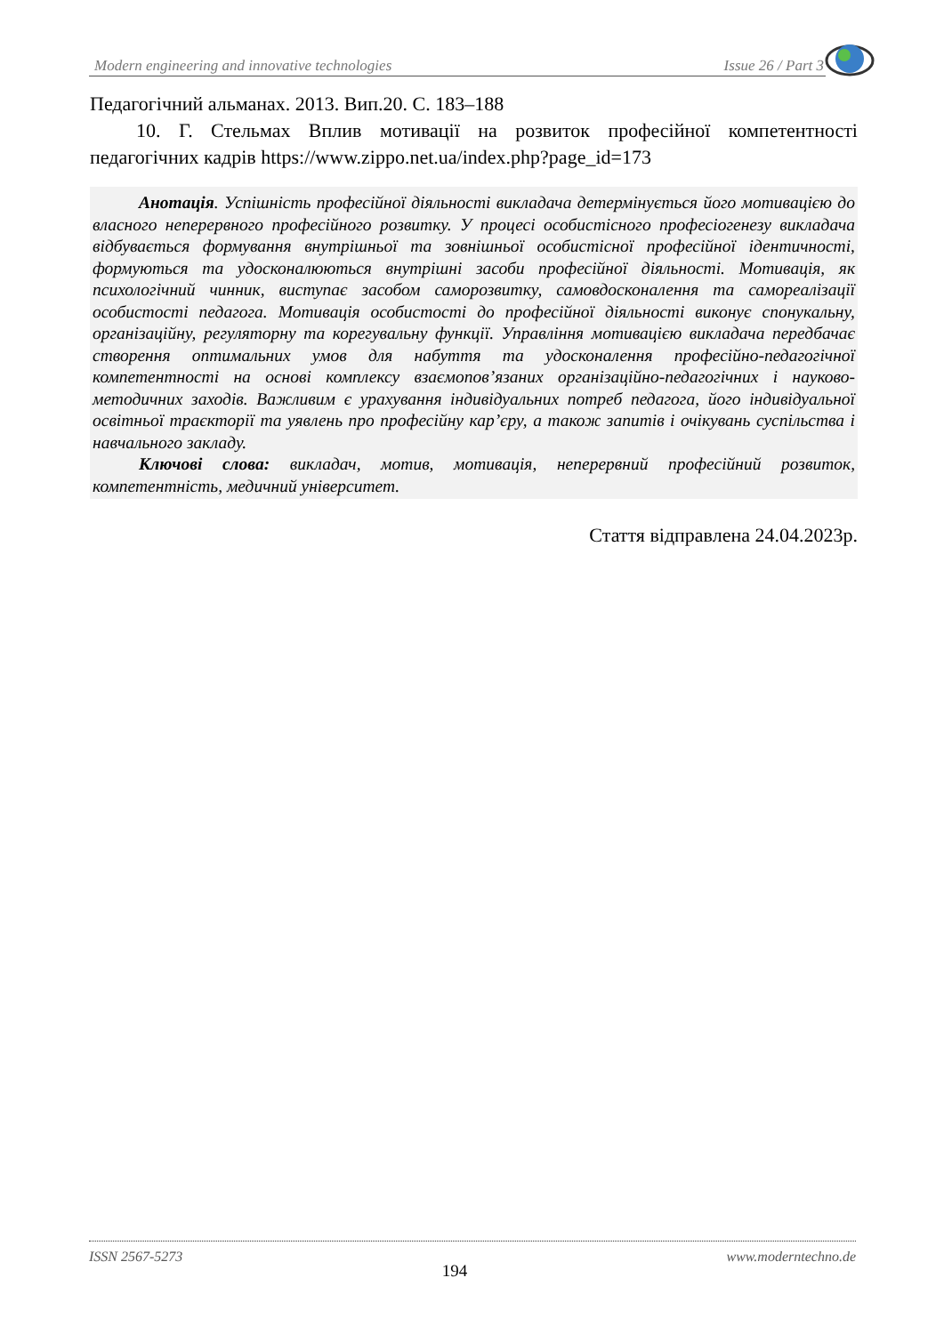Modern engineering and innovative technologies Issue 26 / Part 3
Педагогічний альманах. 2013. Вип.20. С. 183–188
10. Г. Стельмах Вплив мотивації на розвиток професійної компетентності педагогічних кадрів https://www.zippo.net.ua/index.php?page_id=173
Анотація. Успішність професійної діяльності викладача детермінується його мотивацією до власного неперервного професійного розвитку. У процесі особистісного професіогенезу викладача відбувається формування внутрішньої та зовнішньої особистісної професійної ідентичності, формуються та удосконалюються внутрішні засоби професійної діяльності. Мотивація, як психологічний чинник, виступає засобом саморозвитку, самовдосконалення та самореалізації особистості педагога. Мотивація особистості до професійної діяльності виконує спонукальну, організаційну, регуляторну та корегувальну функції. Управління мотивацією викладача передбачає створення оптимальних умов для набуття та удосконалення професійно-педагогічної компетентності на основі комплексу взаємопов’язаних організаційно-педагогічних і науково-методичних заходів. Важливим є урахування індивідуальних потреб педагога, його індивідуальної освітньої траєкторії та уявлень про професійну кар’єру, а також запитів і очікувань суспільства і навчального закладу.
Ключові слова: викладач, мотив, мотивація, неперервний професійний розвиток, компетентність, медичний університет.
Стаття відправлена 24.04.2023р.
ISSN 2567-5273 194 www.moderntechno.de